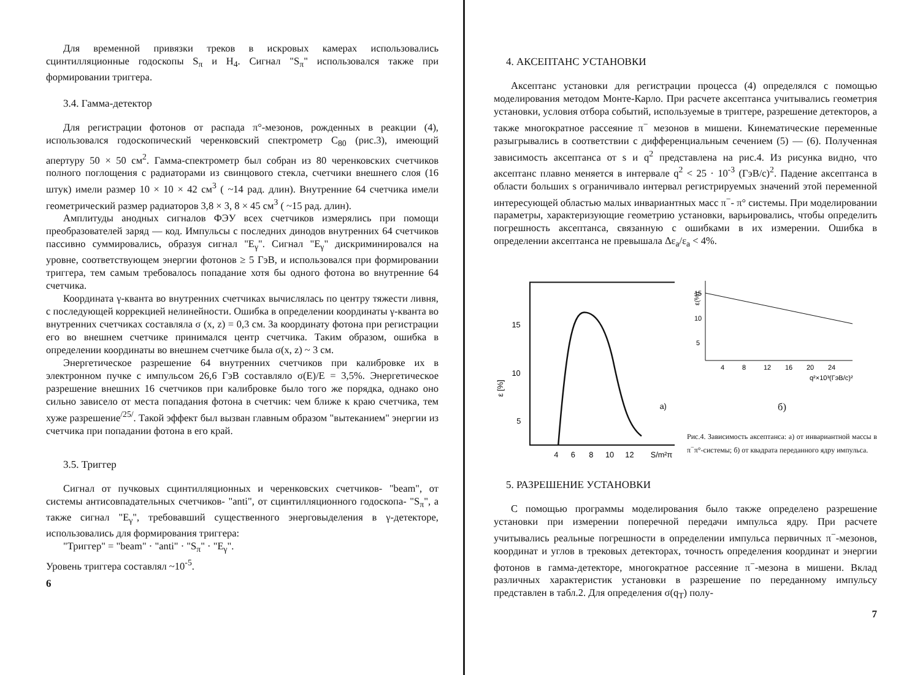Для временной привязки треков в искровых камерах использовались сцинтилляционные годоскопы S<sub>π</sub> и H<sub>4</sub>. Сигнал "S<sub>π</sub>" использовался также при формировании триггера.
3.4. Гамма-детектор
Для регистрации фотонов от распада π°-мезонов, рожденных в реакции (4), использовался годоскопический черенковский спектрометр C<sub>80</sub> (рис.3), имеющий апертуру 50 × 50 см<sup>2</sup>. Гамма-спектрометр был собран из 80 черенковских счетчиков полного поглощения с радиаторами из свинцового стекла, счетчики внешнего слоя (16 штук) имели размер 10 × 10 × 42 см<sup>3</sup> ( ~14 рад. длин). Внутренние 64 счетчика имели геометрический размер радиаторов 3,8 × 3, 8 × 45 см<sup>3</sup> ( ~15 рад. длин).
Амплитуды анодных сигналов ФЭУ всех счетчиков измерялись при помощи преобразователей заряд — код. Импульсы с последних динодов внутренних 64 счетчиков пассивно суммировались, образуя сигнал "E<sub>γ</sub>". Сигнал "E<sub>γ</sub>" дискриминировался на уровне, соответствующем энергии фотонов ≥ 5 ГэВ, и использовался при формировании триггера, тем самым требовалось попадание хотя бы одного фотона во внутренние 64 счетчика.
Координата γ-кванта во внутренних счетчиках вычислялась по центру тяжести ливня, с последующей коррекцией нелинейности. Ошибка в определении координаты γ-кванта во внутренних счетчиках составляла σ (x, z) = 0,3 см. За координату фотона при регистрации его во внешнем счетчике принимался центр счетчика. Таким образом, ошибка в определении координаты во внешнем счетчике была σ(x, z) ~ 3 см.
Энергетическое разрешение 64 внутренних счетчиков при калибровке их в электронном пучке с импульсом 26,6 ГэВ составляло σ(E)/E = 3,5%. Энергетическое разрешение внешних 16 счетчиков при калибровке было того же порядка, однако оно сильно зависело от места попадания фотона в счетчик: чем ближе к краю счетчика, тем хуже разрешение<sup>/25/</sup>. Такой эффект был вызван главным образом "вытеканием" энергии из счетчика при попадании фотона в его край.
3.5. Триггер
Сигнал от пучковых сцинтилляционных и черенковских счетчиков- "beam", от системы антисовпадательных счетчиков- "anti", от сцинтилляционного годоскопа- "S<sub>π</sub>", а также сигнал "E<sub>γ</sub>", требовавший существенного энерговыделения в γ-детекторе, использовались для формирования триггера:
"Триггер" = "beam" · "anti" · "S<sub>π</sub>" · "E<sub>γ</sub>".
Уровень триггера составлял ~10<sup>-5</sup>.
6
4. АКСЕПТАНС УСТАНОВКИ
Аксептанс установки для регистрации процесса (4) определялся с помощью моделирования методом Монте-Карло. При расчете аксептанса учитывались геометрия установки, условия отбора событий, используемые в триггере, разрешение детекторов, а также многократное рассеяние π<sup>−</sup> мезонов в мишени. Кинематические переменные разыгрывались в соответствии с дифференциальным сечением (5) — (6). Полученная зависимость аксептанса от s и q<sup>2</sup> представлена на рис.4. Из рисунка видно, что аксептанс плавно меняется в интервале q<sup>2</sup> < 25 · 10<sup>-3</sup> (ГэВ/с)<sup>2</sup>. Падение аксептанса в области больших s ограничивало интервал регистрируемых значений этой переменной интересующей областью малых инвариантных масс π<sup>−</sup>- π° системы. При моделировании параметры, характеризующие геометрию установки, варьировались, чтобы определить погрешность аксептанса, связанную с ошибками в их измерении. Ошибка в определении аксептанса не превышала Δε<sub>a</sub>/ε<sub>a</sub> < 4%.
15
10
5
ε [%]
a)
4
6
8
10
12
S/m²π
ε(%)
15
10
5
4
8
12
16
20
24
q²×10³(ГэВ/c)²
б)
Рис.4. Зависимость аксептанса: а) от инвариантной массы в π<sup>−</sup>π°-системы; б) от квадрата переданного ядру импульса.
5. РАЗРЕШЕНИЕ УСТАНОВКИ
С помощью программы моделирования было также определено разрешение установки при измерении поперечной передачи импульса ядру. При расчете учитывались реальные погрешности в определении импульса первичных π<sup>−</sup>-мезонов, координат и углов в трековых детекторах, точность определения координат и энергии фотонов в гамма-детекторе, многократное рассеяние π<sup>−</sup>-мезона в мишени. Вклад различных характеристик установки в разрешение по переданному импульсу представлен в табл.2. Для определения σ(q<sub>T</sub>) полу-
7